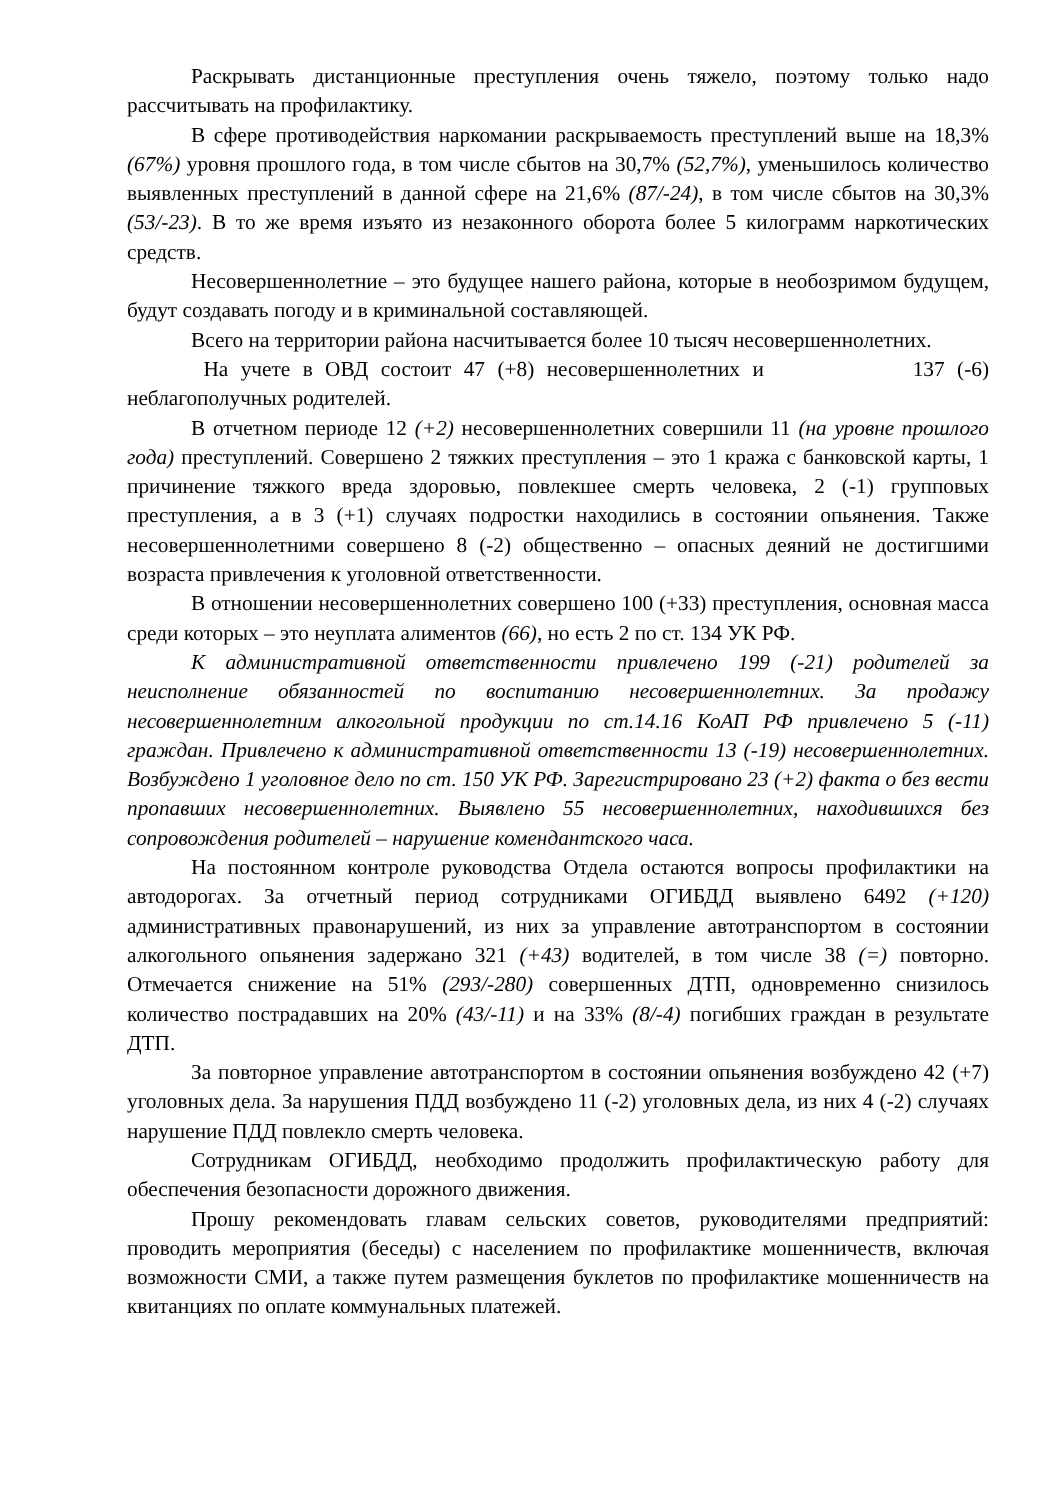Раскрывать дистанционные преступления очень тяжело, поэтому только надо рассчитывать на профилактику.
В сфере противодействия наркомании раскрываемость преступлений выше на 18,3% (67%) уровня прошлого года, в том числе сбытов на 30,7% (52,7%), уменьшилось количество выявленных преступлений в данной сфере на 21,6% (87/-24), в том числе сбытов на 30,3% (53/-23). В то же время изъято из незаконного оборота более 5 килограмм наркотических средств.
Несовершеннолетние – это будущее нашего района, которые в необозримом будущем, будут создавать погоду и в криминальной составляющей.
Всего на территории района насчитывается более 10 тысяч несовершеннолетних.
На учете в ОВД состоит 47 (+8) несовершеннолетних и 137 (-6) неблагополучных родителей.
В отчетном периоде 12 (+2) несовершеннолетних совершили 11 (на уровне прошлого года) преступлений. Совершено 2 тяжких преступления – это 1 кража с банковской карты, 1 причинение тяжкого вреда здоровью, повлекшее смерть человека, 2 (-1) групповых преступления, а в 3 (+1) случаях подростки находились в состоянии опьянения. Также несовершеннолетними совершено 8 (-2) общественно – опасных деяний не достигшими возраста привлечения к уголовной ответственности.
В отношении несовершеннолетних совершено 100 (+33) преступления, основная масса среди которых – это неуплата алиментов (66), но есть 2 по ст. 134 УК РФ.
К административной ответственности привлечено 199 (-21) родителей за неисполнение обязанностей по воспитанию несовершеннолетних. За продажу несовершеннолетним алкогольной продукции по ст.14.16 КоАП РФ привлечено 5 (-11) граждан. Привлечено к административной ответственности 13 (-19) несовершеннолетних. Возбуждено 1 уголовное дело по ст. 150 УК РФ. Зарегистрировано 23 (+2) факта о без вести пропавших несовершеннолетних. Выявлено 55 несовершеннолетних, находившихся без сопровождения родителей – нарушение комендантского часа.
На постоянном контроле руководства Отдела остаются вопросы профилактики на автодорогах. За отчетный период сотрудниками ОГИБДД выявлено 6492 (+120) административных правонарушений, из них за управление автотранспортом в состоянии алкогольного опьянения задержано 321 (+43) водителей, в том числе 38 (=) повторно. Отмечается снижение на 51% (293/-280) совершенных ДТП, одновременно снизилось количество пострадавших на 20% (43/-11) и на 33% (8/-4) погибших граждан в результате ДТП.
За повторное управление автотранспортом в состоянии опьянения возбуждено 42 (+7) уголовных дела. За нарушения ПДД возбуждено 11 (-2) уголовных дела, из них 4 (-2) случаях нарушение ПДД повлекло смерть человека.
Сотрудникам ОГИБДД, необходимо продолжить профилактическую работу для обеспечения безопасности дорожного движения.
Прошу рекомендовать главам сельских советов, руководителями предприятий: проводить мероприятия (беседы) с населением по профилактике мошенничеств, включая возможности СМИ, а также путем размещения буклетов по профилактике мошенничеств на квитанциях по оплате коммунальных платежей.